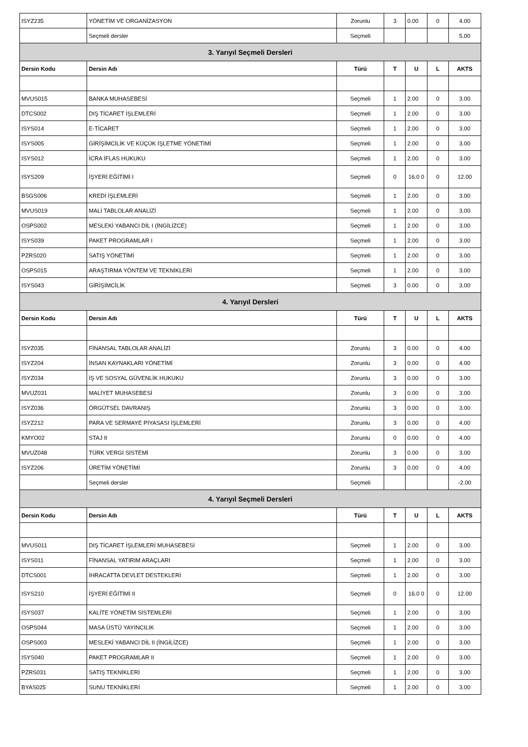| ISYZ235 | YÖNETİM VE ORGANİZASYON | Zorunlu | 3 | 0.00 | 0 | 4.00 |
| | Seçmeli dersler | Seçmeli | | | | 5.00 |
| 3. Yarıyıl Seçmeli Dersleri | | | | | | |
| Dersin Kodu | Dersin Adı | Türü | T | U | L | AKTS |
| MVUS015 | BANKA MUHASEBESİ | Seçmeli | 1 | 2.00 | 0 | 3.00 |
| DTCS002 | DIŞ TİCARET İŞLEMLERİ | Seçmeli | 1 | 2.00 | 0 | 3.00 |
| ISYS014 | E-TİCARET | Seçmeli | 1 | 2.00 | 0 | 3.00 |
| ISYS005 | GİRİŞİMCİLİK VE KÜÇÜK İŞLETME YÖNETİMİ | Seçmeli | 1 | 2.00 | 0 | 3.00 |
| ISYS012 | İCRA İFLAS HUKUKU | Seçmeli | 1 | 2.00 | 0 | 3.00 |
| ISYS209 | İŞYERİ EĞİTİMİ I | Seçmeli | 0 | 16.0 0 | 0 | 12.00 |
| BSGS006 | KREDİ İŞLEMLERİ | Seçmeli | 1 | 2.00 | 0 | 3.00 |
| MVUS019 | MALİ TABLOLAR ANALİZİ | Seçmeli | 1 | 2.00 | 0 | 3.00 |
| OSPS002 | MESLEKİ YABANCI DİL I (İNGİLİZCE) | Seçmeli | 1 | 2.00 | 0 | 3.00 |
| ISYS039 | PAKET PROGRAMLAR I | Seçmeli | 1 | 2.00 | 0 | 3.00 |
| PZRS020 | SATIŞ YÖNETİMİ | Seçmeli | 1 | 2.00 | 0 | 3.00 |
| OSPS015 | ARAŞTIRMA YÖNTEM VE TEKNİKLERİ | Seçmeli | 1 | 2.00 | 0 | 3.00 |
| ISYS043 | GİRİŞİMCİLİK | Seçmeli | 3 | 0.00 | 0 | 3.00 |
| 4. Yarıyıl Dersleri | | | | | | |
| Dersin Kodu | Dersin Adı | Türü | T | U | L | AKTS |
| ISYZ035 | FİNANSAL TABLOLAR ANALİZİ | Zorunlu | 3 | 0.00 | 0 | 4.00 |
| ISYZ204 | İNSAN KAYNAKLARI YÖNETİMİ | Zorunlu | 3 | 0.00 | 0 | 4.00 |
| ISYZ034 | İŞ VE SOSYAL GÜVENLİK HUKUKU | Zorunlu | 3 | 0.00 | 0 | 3.00 |
| MVUZ031 | MALİYET MUHASEBESİ | Zorunlu | 3 | 0.00 | 0 | 3.00 |
| ISYZ036 | ÖRGÜTSEL DAVRANIŞ | Zorunlu | 3 | 0.00 | 0 | 3.00 |
| ISYZ212 | PARA VE SERMAYE PİYASASI İŞLEMLERİ | Zorunlu | 3 | 0.00 | 0 | 4.00 |
| KMYO02 | STAJ II | Zorunlu | 0 | 0.00 | 0 | 4.00 |
| MVUZ048 | TÜRK VERGİ SİSTEMİ | Zorunlu | 3 | 0.00 | 0 | 3.00 |
| ISYZ206 | ÜRETİM YÖNETİMİ | Zorunlu | 3 | 0.00 | 0 | 4.00 |
| | Seçmeli dersler | Seçmeli | | | | -2.00 |
| 4. Yarıyıl Seçmeli Dersleri | | | | | | |
| Dersin Kodu | Dersin Adı | Türü | T | U | L | AKTS |
| MVUS011 | DIŞ TİCARET İŞLEMLERİ MUHASEBESİ | Seçmeli | 1 | 2.00 | 0 | 3.00 |
| ISYS011 | FİNANSAL YATIRIM ARAÇLARI | Seçmeli | 1 | 2.00 | 0 | 3.00 |
| DTCS001 | İHRACATTA DEVLET DESTEKLERİ | Seçmeli | 1 | 2.00 | 0 | 3.00 |
| ISYS210 | İŞYERİ EĞİTİMİ II | Seçmeli | 0 | 16.0 0 | 0 | 12.00 |
| ISYS037 | KALİTE YÖNETİM SİSTEMLERİ | Seçmeli | 1 | 2.00 | 0 | 3.00 |
| OSPS044 | MASA ÜSTÜ YAYINCILIK | Seçmeli | 1 | 2.00 | 0 | 3.00 |
| OSPS003 | MESLEKİ YABANCI DİL II (İNGİLİZCE) | Seçmeli | 1 | 2.00 | 0 | 3.00 |
| ISYS040 | PAKET PROGRAMLAR II | Seçmeli | 1 | 2.00 | 0 | 3.00 |
| PZRS031 | SATIŞ TEKNİKLERİ | Seçmeli | 1 | 2.00 | 0 | 3.00 |
| BYAS025 | SUNU TEKNİKLERİ | Seçmeli | 1 | 2.00 | 0 | 3.00 |